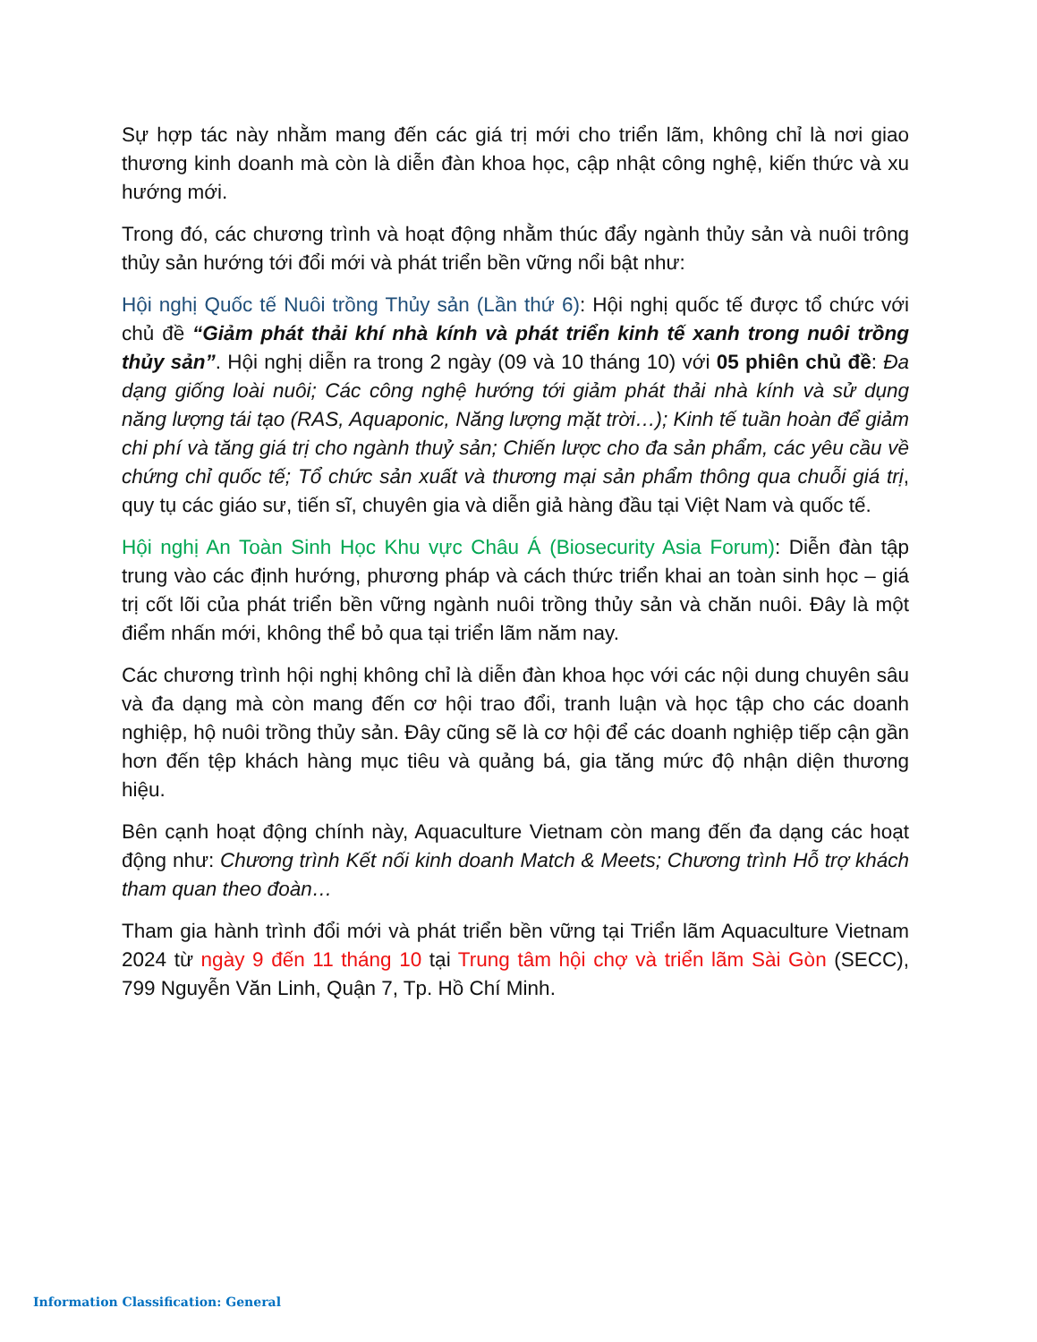Sự hợp tác này nhằm mang đến các giá trị mới cho triển lãm, không chỉ là nơi giao thương kinh doanh mà còn là diễn đàn khoa học, cập nhật công nghệ, kiến thức và xu hướng mới.
Trong đó, các chương trình và hoạt động nhằm thúc đẩy ngành thủy sản và nuôi trông thủy sản hướng tới đổi mới và phát triển bền vững nổi bật như:
Hội nghị Quốc tế Nuôi trồng Thủy sản (Lần thứ 6): Hội nghị quốc tế được tổ chức với chủ đề “Giảm phát thải khí nhà kính và phát triển kinh tế xanh trong nuôi trồng thủy sản”. Hội nghị diễn ra trong 2 ngày (09 và 10 tháng 10) với 05 phiên chủ đề: Đa dạng giống loài nuôi; Các công nghệ hướng tới giảm phát thải nhà kính và sử dụng năng lượng tái tạo (RAS, Aquaponic, Năng lượng mặt trời…); Kinh tế tuần hoàn để giảm chi phí và tăng giá trị cho ngành thuỷ sản; Chiến lược cho đa sản phẩm, các yêu cầu về chứng chỉ quốc tế; Tổ chức sản xuất và thương mại sản phẩm thông qua chuỗi giá trị, quy tụ các giáo sư, tiến sĩ, chuyên gia và diễn giả hàng đầu tại Việt Nam và quốc tế.
Hội nghị An Toàn Sinh Học Khu vực Châu Á (Biosecurity Asia Forum): Diễn đàn tập trung vào các định hướng, phương pháp và cách thức triển khai an toàn sinh học – giá trị cốt lõi của phát triển bền vững ngành nuôi trồng thủy sản và chăn nuôi. Đây là một điểm nhấn mới, không thể bỏ qua tại triển lãm năm nay.
Các chương trình hội nghị không chỉ là diễn đàn khoa học với các nội dung chuyên sâu và đa dạng mà còn mang đến cơ hội trao đổi, tranh luận và học tập cho các doanh nghiệp, hộ nuôi trồng thủy sản. Đây cũng sẽ là cơ hội để các doanh nghiệp tiếp cận gần hơn đến tệp khách hàng mục tiêu và quảng bá, gia tăng mức độ nhận diện thương hiệu.
Bên cạnh hoạt động chính này, Aquaculture Vietnam còn mang đến đa dạng các hoạt động như: Chương trình Kết nối kinh doanh Match & Meets; Chương trình Hỗ trợ khách tham quan theo đoàn…
Tham gia hành trình đổi mới và phát triển bền vững tại Triển lãm Aquaculture Vietnam 2024 từ ngày 9 đến 11 tháng 10 tại Trung tâm hội chợ và triển lãm Sài Gòn (SECC), 799 Nguyễn Văn Linh, Quận 7, Tp. Hồ Chí Minh.
Information Classification: General